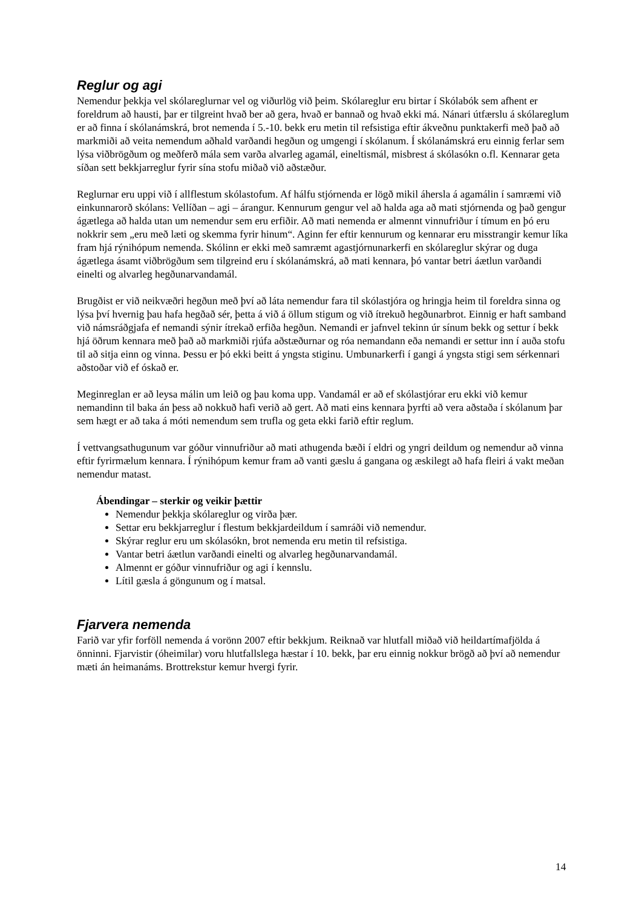Reglur og agi
Nemendur þekkja vel skólareglurnar vel og viðurlög við þeim. Skólareglur eru birtar í Skólabók sem afhent er foreldrum að hausti, þar er tilgreint hvað ber að gera, hvað er bannað og hvað ekki má. Nánari útfærslu á skólareglum er að finna í skólanámskrá, brot nemenda í 5.-10. bekk eru metin til refsistiga eftir ákveðnu punktakerfi með það að markmiði að veita nemendum aðhald varðandi hegðun og umgengi í skólanum. Í skólanámskrá eru einnig ferlar sem lýsa viðbrögðum og meðferð mála sem varða alvarleg agamál, eineltismál, misbrest á skólasókn o.fl. Kennarar geta síðan sett bekkjarreglur fyrir sína stofu miðað við aðstæður.
Reglurnar eru uppi við í allflestum skólastofum. Af hálfu stjórnenda er lögð mikil áhersla á agamálin í samræmi við einkunnarorð skólans: Vellíðan – agi – árangur. Kennurum gengur vel að halda aga að mati stjórnenda og það gengur ágætlega að halda utan um nemendur sem eru erfiðir. Að mati nemenda er almennt vinnufriður í tímum en þó eru nokkrir sem „eru með læti og skemma fyrir hinum“. Aginn fer eftir kennurum og kennarar eru misstrangir kemur líka fram hjá rýnihópum nemenda. Skólinn er ekki með samræmt agastjórnunarkerfi en skólareglur skýrar og duga ágætlega ásamt viðbrögðum sem tilgreind eru í skólanámskrá, að mati kennara, þó vantar betri áætlun varðandi einelti og alvarleg hegðunarvandamál.
Brugðist er við neikvæðri hegðun með því að láta nemendur fara til skólastjóra og hringja heim til foreldra sinna og lýsa því hvernig þau hafa hegðað sér, þetta á við á öllum stigum og við ítrekuð hegðunarbrot. Einnig er haft samband við námsráðgjafa ef nemandi sýnir ítrekað erfiða hegðun. Nemandi er jafnvel tekinn úr sínum bekk og settur í bekk hjá öðrum kennara með það að markmiði rjúfa aðstæðurnar og róa nemandann eða nemandi er settur inn í auða stofu til að sitja einn og vinna. Þessu er þó ekki beitt á yngsta stiginu. Umbunarkerfi í gangi á yngsta stigi sem sérkennari aðstoðar við ef óskað er.
Meginreglan er að leysa málin um leið og þau koma upp. Vandamál er að ef skólastjórar eru ekki við kemur nemandinn til baka án þess að nokkuð hafi verið að gert. Að mati eins kennara þyrfti að vera aðstaða í skólanum þar sem hægt er að taka á móti nemendum sem trufla og geta ekki farið eftir reglum.
Í vettvangsathugunum var góður vinnufriður að mati athugenda bæði í eldri og yngri deildum og nemendur að vinna eftir fyrirmælum kennara. Í rýnihópum kemur fram að vanti gæslu á gangana og æskilegt að hafa fleiri á vakt meðan nemendur matast.
Ábendingar – sterkir og veikir þættir
Nemendur þekkja skólareglur og virða þær.
Settar eru bekkjarreglur í flestum bekkjardeildum í samráði við nemendur.
Skýrar reglur eru um skólasókn, brot nemenda eru metin til refsistiga.
Vantar betri áætlun varðandi einelti og alvarleg hegðunarvandamál.
Almennt er góður vinnufriður og agi í kennslu.
Lítil gæsla á göngunum og í matsal.
Fjarvera nemenda
Farið var yfir forföll nemenda á vorönn 2007 eftir bekkjum. Reiknað var hlutfall miðað við heildartímafjölda á önninni. Fjarvistir (óheimilar) voru hlutfallslega hæstar í 10. bekk, þar eru einnig nokkur brögð að því að nemendur mæti án heimanáms. Brottrekstur kemur hvergi fyrir.
14